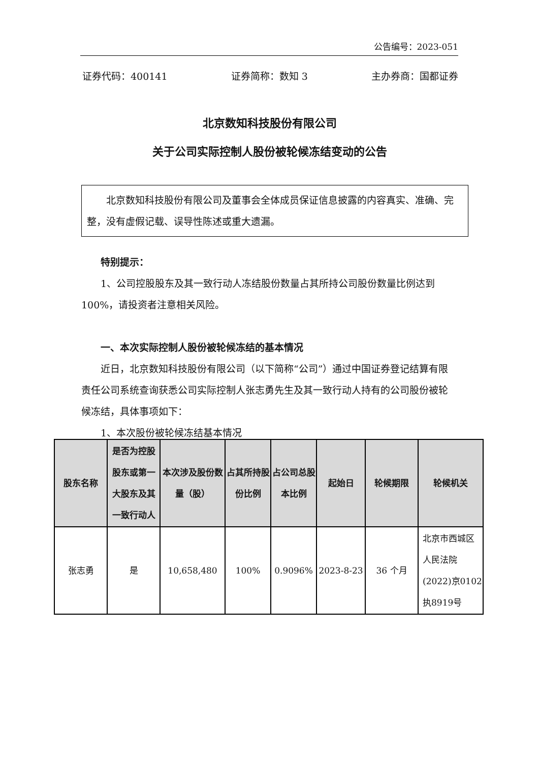公告编号：2023-051
证券代码：400141 证券简称：数知 3 主办券商：国都证券
北京数知科技股份有限公司
关于公司实际控制人股份被轮候冻结变动的公告
北京数知科技股份有限公司及董事会全体成员保证信息披露的内容真实、准确、完整，没有虚假记载、误导性陈述或重大遗漏。
特别提示：
1、公司控股股东及其一致行动人冻结股份数量占其所持公司股份数量比例达到 100%，请投资者注意相关风险。
一、本次实际控制人股份被轮候冻结的基本情况
近日，北京数知科技股份有限公司（以下简称“公司”）通过中国证券登记结算有限责任公司系统查询获悉公司实际控制人张志勇先生及其一致行动人持有的公司股份被轮候冻结，具体事项如下：
1、本次股份被轮候冻结基本情况
| 股东名称 | 是否为控股股东或第一大股东及其一致行动人 | 本次涉及股份数量（股） | 占其所持股份比例 | 占公司总股本比例 | 起始日 | 轮候期限 | 轮候机关 |
| --- | --- | --- | --- | --- | --- | --- | --- |
| 张志勇 | 是 | 10,658,480 | 100% | 0.9096% | 2023-8-23 | 36 个月 | 北京市西城区人民法院(2022)京0102执8919号 |